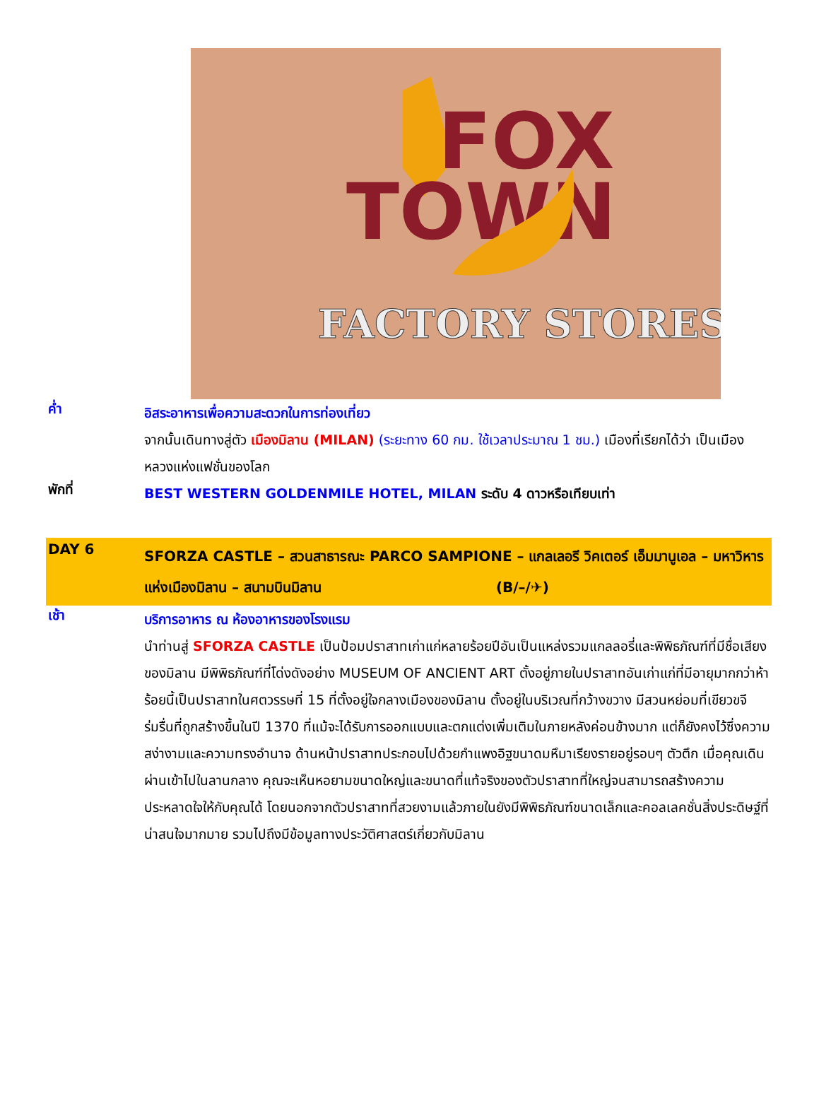FOX
TOWN
FACTORY STORES
ค่ำ
อิสระอาหารเพื่อความสะดวกในการท่องเที่ยว
จากนั้นเดินทางสู่ตัว เมืองมิลาน (MILAN) (ระยะทาง 60 กม. ใช้เวลาประมาณ 1 ชม.) เมืองที่เรียกได้ว่า เป็นเมืองหลวงแห่งแฟชั่นของโลก
พักที่
BEST WESTERN GOLDENMILE HOTEL, MILAN ระดับ 4 ดาวหรือเทียบเท่า
DAY 6
SFORZA CASTLE – สวนสาธารณะ PARCO SAMPIONE – แกลเลอรี วิคเตอร์ เอ็มมานูเอล – มหาวิหารแห่งเมืองมิลาน – สนามบินมิลาน (B/–/✈)
เช้า
บริการอาหาร ณ ห้องอาหารของโรงแรม
นำท่านสู่ SFORZA CASTLE เป็นป้อมปราสาทเก่าแก่หลายร้อยปีอันเป็นแหล่งรวมแกลลอรี่และพิพิธภัณฑ์ที่มีชื่อเสียงของมิลาน มีพิพิธภัณฑ์ที่โด่งดังอย่าง MUSEUM OF ANCIENT ART ตั้งอยู่ภายในปราสาทอันเก่าแก่ที่มีอายุมากกว่าห้าร้อยนี้เป็นปราสาทในศตวรรษที่ 15 ที่ตั้งอยู่ใจกลางเมืองของมิลาน ตั้งอยู่ในบริเวณที่กว้างขวาง มีสวนหย่อมที่เขียวขจีร่มรื่นที่ถูกสร้างขึ้นในปี 1370 ที่แม้จะได้รับการออกแบบและตกแต่งเพิ่มเติมในภายหลังค่อนข้างมาก แต่ก็ยังคงไว้ซึ่งความสง่างามและความทรงอำนาจ ด้านหน้าปราสาทประกอบไปด้วยกำแพงอิฐขนาดมหึมาเรียงรายอยู่รอบๆ ตัวตึก เมื่อคุณเดินผ่านเข้าไปในลานกลาง คุณจะเห็นหอยามขนาดใหญ่และขนาดที่แท้จริงของตัวปราสาทที่ใหญ่จนสามารถสร้างความประหลาดใจให้กับคุณได้ โดยนอกจากตัวปราสาทที่สวยงามแล้วภายในยังมีพิพิธภัณฑ์ขนาดเล็กและคอลเลคชั่นสิ่งประดิษฐ์ที่น่าสนใจมากมาย รวมไปถึงมีข้อมูลทางประวัติศาสตร์เกี่ยวกับมิลาน